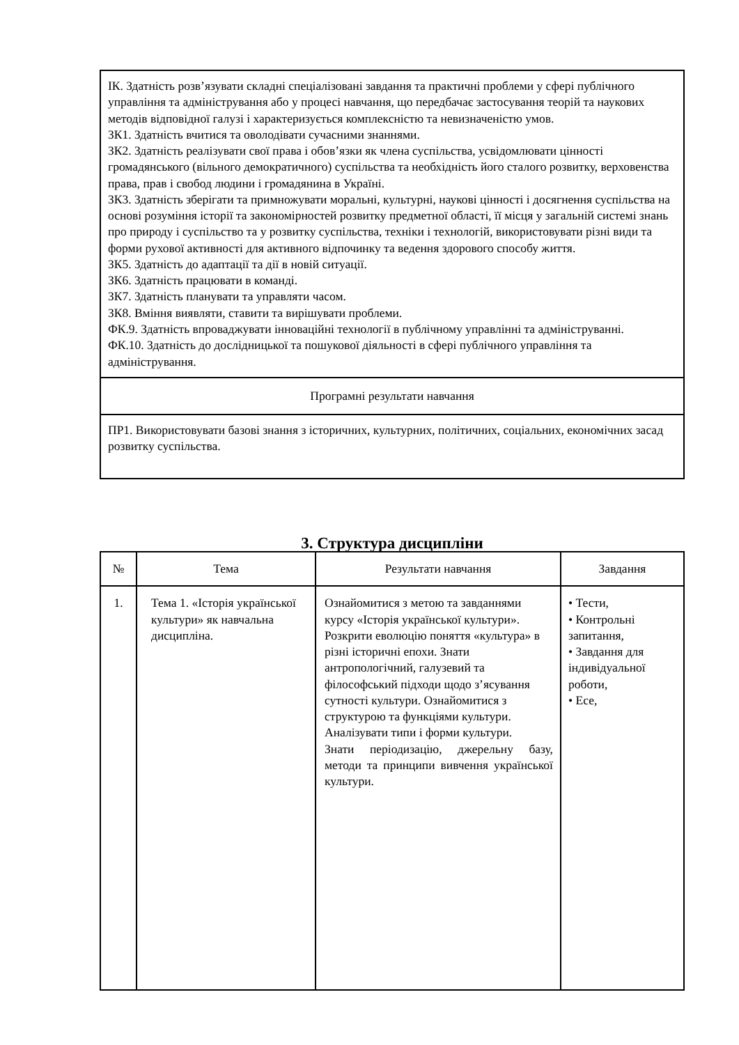| ІК. Здатність розв’язувати складні спеціалізовані завдання та практичні проблеми у сфері публічного управління та адміністрування або у процесі навчання, що передбачає застосування теорій та наукових методів відповідної галузі і характеризується комплексністю та невизначеністю умов. ЗК1. Здатність вчитися та оволодівати сучасними знаннями. ЗК2. Здатність реалізувати свої права і обов’язки як члена суспільства, усвідомлювати цінності громадянського (вільного демократичного) суспільства та необхідність його сталого розвитку, верховенства права, прав і свобод людини і громадянина в Україні. ЗК3. Здатність зберігати та примножувати моральні, культурні, наукові цінності і досягнення суспільства на основі розуміння історії та закономірностей розвитку предметної області, її місця у загальній системі знань про природу і суспільство та у розвитку суспільства, техніки і технологій, використовувати різні види та форми рухової активності для активного відпочинку та ведення здорового способу життя. ЗК5. Здатність до адаптації та дії в новій ситуації. ЗК6. Здатність працювати в команді. ЗК7. Здатність планувати та управляти часом. ЗК8. Вміння виявляти, ставити та вирішувати проблеми. ФК.9. Здатність впроваджувати інноваційні технології в публічному управлінні та адмініструванні. ФК.10. Здатність до дослідницької та пошукової діяльності в сфері публічного управління та адміністрування. |
| Програмні результати навчання |
| ПР1. Використовувати базові знання з історичних, культурних, політичних, соціальних, економічних засад розвитку суспільства. |
3. Структура дисципліни
| № | Тема | Результати навчання | Завдання |
| --- | --- | --- | --- |
| 1. | Тема 1. «Історія української культури» як навчальна дисципліна. | Ознайомитися з метою та завданнями курсу «Історія української культури». Розкрити еволюцію поняття «культура» в різні історичні епохи. Знати антропологічний, галузевий та філософський підходи щодо з’ясування сутності культури. Ознайомитися з структурою та функціями культури. Аналізувати типи і форми культури. Знати періодизацію, джерельну базу, методи та принципи вивчення української культури. | • Тести, • Контрольні запитання, • Завдання для індивідуальної роботи, • Есе, |